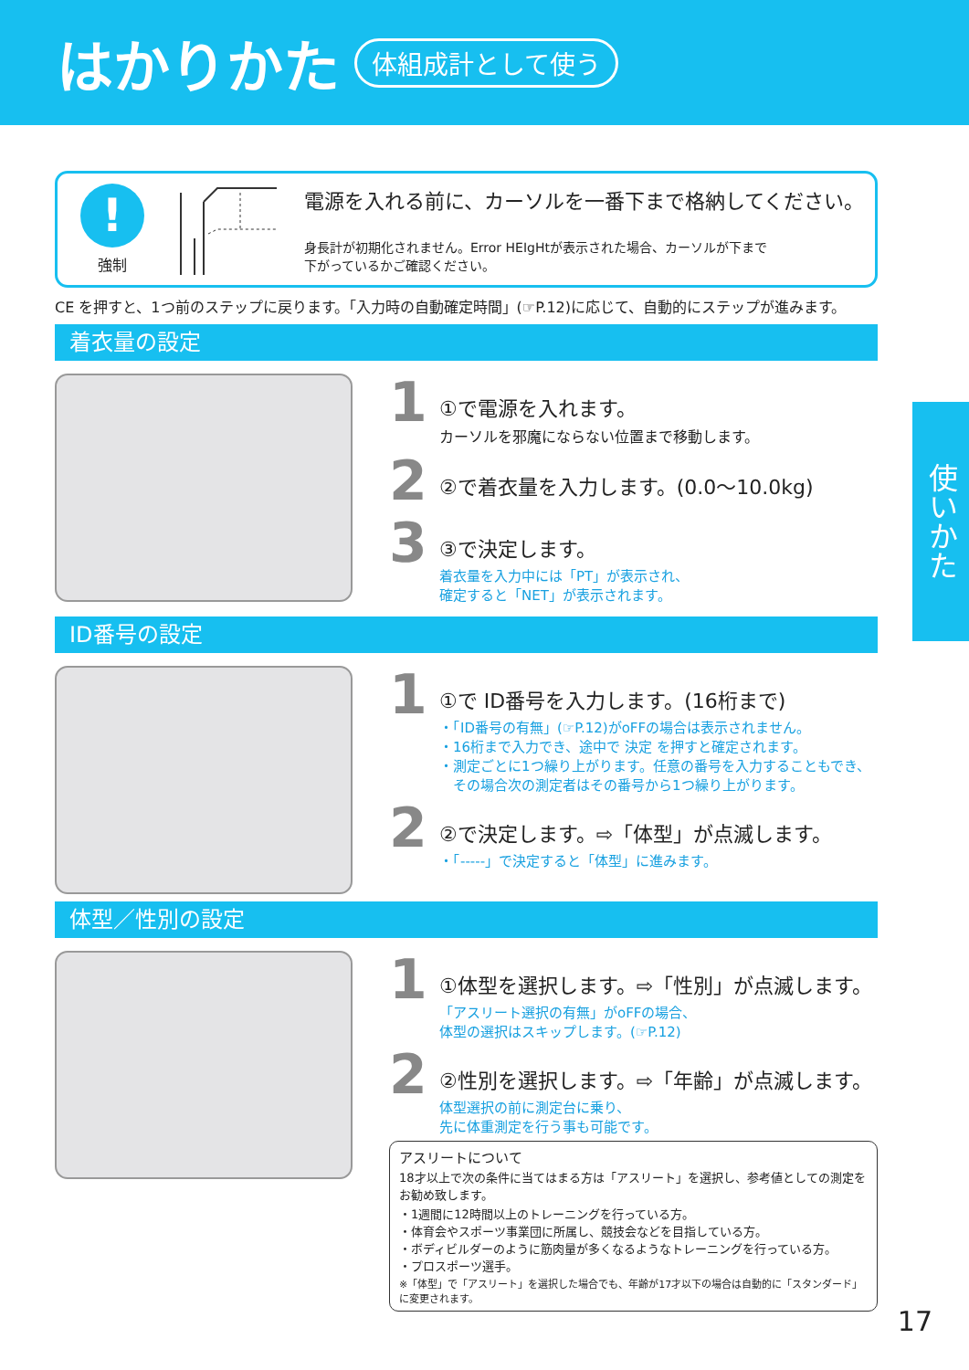はかりかた
体組成計として使う
!
強制
電源を入れる前に、カーソルを一番下まで格納してください。
身長計が初期化されません。Error HEIgHtが表示された場合、カーソルが下まで
下がっているかご確認ください。
CE を押すと、1つ前のステップに戻ります。「入力時の自動確定時間」(☞P.12)に応じて、自動的にステップが進みます。
着衣量の設定
1
①で電源を入れます。
カーソルを邪魔にならない位置まで移動します。
2
②で着衣量を入力します。(0.0〜10.0kg)
3
③で決定します。
着衣量を入力中には「PT」が表示され、
確定すると「NET」が表示されます。
ID番号の設定
1
①で ID番号を入力します。(16桁まで)
・「ID番号の有無」(☞P.12)がoFFの場合は表示されません。
・16桁まで入力でき、途中で 決定 を押すと確定されます。
・測定ごとに1つ繰り上がります。任意の番号を入力することもでき、
　その場合次の測定者はその番号から1つ繰り上がります。
2
②で決定します。⇨「体型」が点滅します。
・「-----」で決定すると「体型」に進みます。
体型／性別の設定
1
①体型を選択します。⇨「性別」が点滅します。
「アスリート選択の有無」がoFFの場合、
体型の選択はスキップします。(☞P.12)
2
②性別を選択します。⇨「年齢」が点滅します。
体型選択の前に測定台に乗り、
先に体重測定を行う事も可能です。
アスリートについて
18才以上で次の条件に当てはまる方は「アスリート」を選択し、参考値としての測定をお勧め致します。
・1週間に12時間以上のトレーニングを行っている方。
・体育会やスポーツ事業団に所属し、競技会などを目指している方。
・ボディビルダーのように筋肉量が多くなるようなトレーニングを行っている方。
・プロスポーツ選手。
※「体型」で「アスリート」を選択した場合でも、年齢が17才以下の場合は自動的に「スタンダード」に変更されます。
使いかた
17